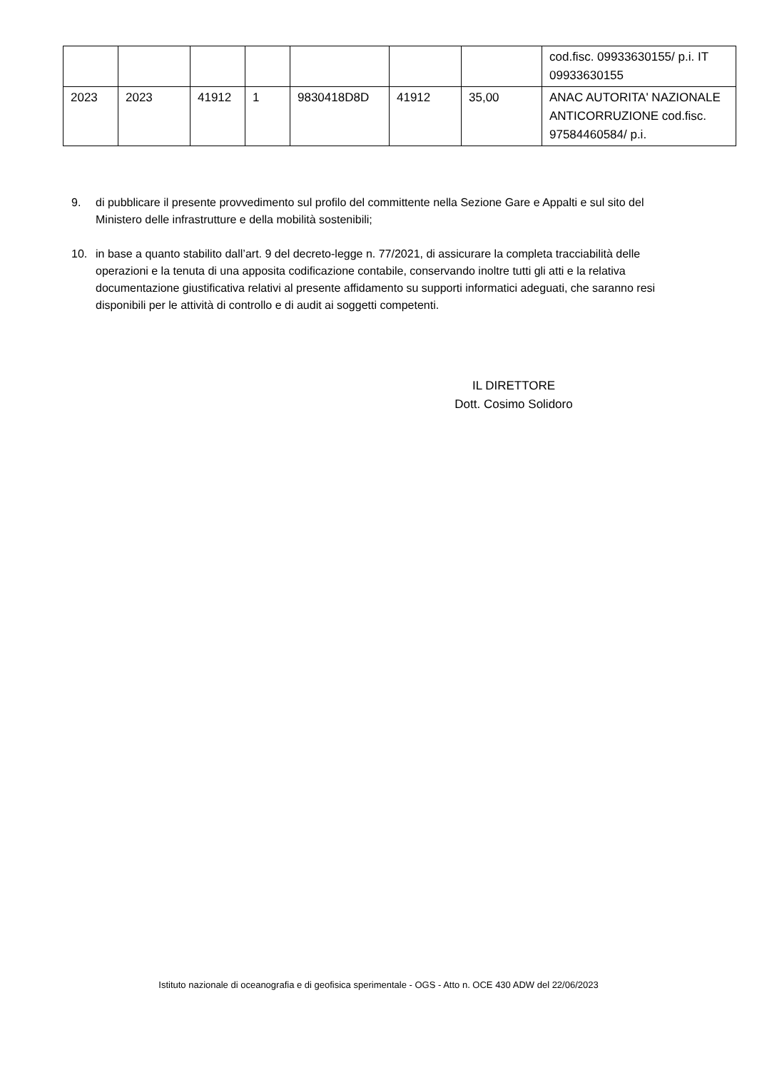| | | | | | | | cod.fisc. 09933630155/ p.i. IT 09933630155 |
| 2023 | 2023 | 41912 | 1 | 9830418D8D | 41912 | 35,00 | ANAC AUTORITA' NAZIONALE ANTICORRUZIONE cod.fisc. 97584460584/ p.i. |
9. di pubblicare il presente provvedimento sul profilo del committente nella Sezione Gare e Appalti e sul sito del Ministero delle infrastrutture e della mobilità sostenibili;
10. in base a quanto stabilito dall’art. 9 del decreto-legge n. 77/2021, di assicurare la completa tracciabilità delle operazioni e la tenuta di una apposita codificazione contabile, conservando inoltre tutti gli atti e la relativa documentazione giustificativa relativi al presente affidamento su supporti informatici adeguati, che saranno resi disponibili per le attività di controllo e di audit ai soggetti competenti.
IL DIRETTORE
Dott. Cosimo Solidoro
Istituto nazionale di oceanografia e di geofisica sperimentale - OGS - Atto n. OCE 430 ADW del 22/06/2023